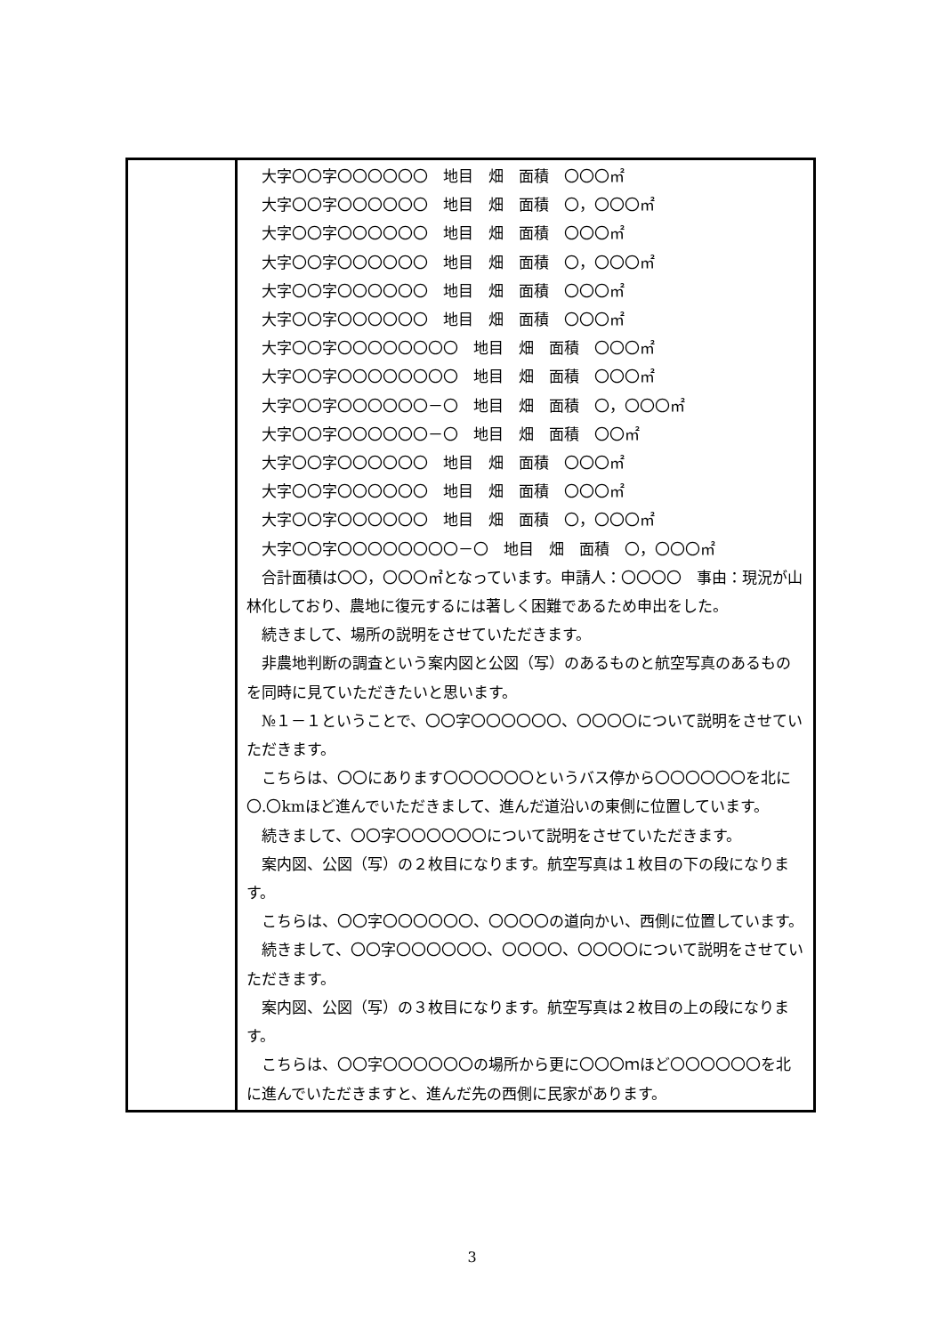| | 大字〇〇字〇〇〇〇〇〇 地目 畑 面積 〇〇〇㎡ 大字〇〇字〇〇〇〇〇〇 地目 畑 面積 〇，〇〇〇㎡ 大字〇〇字〇〇〇〇〇〇 地目 畑 面積 〇〇〇㎡ 大字〇〇字〇〇〇〇〇〇 地目 畑 面積 〇，〇〇〇㎡ 大字〇〇字〇〇〇〇〇〇 地目 畑 面積 〇〇〇㎡ 大字〇〇字〇〇〇〇〇〇 地目 畑 面積 〇〇〇㎡ 大字〇〇字〇〇〇〇〇〇〇〇 地目 畑 面積 〇〇〇㎡ 大字〇〇字〇〇〇〇〇〇〇〇 地目 畑 面積 〇〇〇㎡ 大字〇〇字〇〇〇〇〇〇－〇 地目 畑 面積 〇，〇〇〇㎡ 大字〇〇字〇〇〇〇〇〇－〇 地目 畑 面積 〇〇㎡ 大字〇〇字〇〇〇〇〇〇 地目 畑 面積 〇〇〇㎡ 大字〇〇字〇〇〇〇〇〇 地目 畑 面積 〇〇〇㎡ 大字〇〇字〇〇〇〇〇〇 地目 畑 面積 〇，〇〇〇㎡ 大字〇〇字〇〇〇〇〇〇〇〇－〇 地目 畑 面積 〇，〇〇〇㎡ 合計面積は〇〇，〇〇〇㎡となっています。申請人：〇〇〇〇 事由：現況が山林化しており、農地に復元するには著しく困難であるため申出をした。 続きまして、場所の説明をさせていただきます。 非農地判断の調査という案内図と公図（写）のあるものと航空写真のあるものを同時に見ていただきたいと思います。 №１－１ということで、〇〇字〇〇〇〇〇〇、〇〇〇〇について説明をさせていただきます。 こちらは、〇〇にあります〇〇〇〇〇〇というバス停から〇〇〇〇〇〇を北に〇.〇kmほど進んでいただきまして、進んだ道沿いの東側に位置しています。 続きまして、〇〇字〇〇〇〇〇〇について説明をさせていただきます。 案内図、公図（写）の２枚目になります。航空写真は１枚目の下の段になります。 こちらは、〇〇字〇〇〇〇〇〇、〇〇〇〇の道向かい、西側に位置しています。 続きまして、〇〇字〇〇〇〇〇〇、〇〇〇〇、〇〇〇〇について説明をさせていただきます。 案内図、公図（写）の３枚目になります。航空写真は２枚目の上の段になります。 こちらは、〇〇字〇〇〇〇〇〇の場所から更に〇〇〇ｍほど〇〇〇〇〇〇を北に進んでいただきますと、進んだ先の西側に民家があります。 |
3